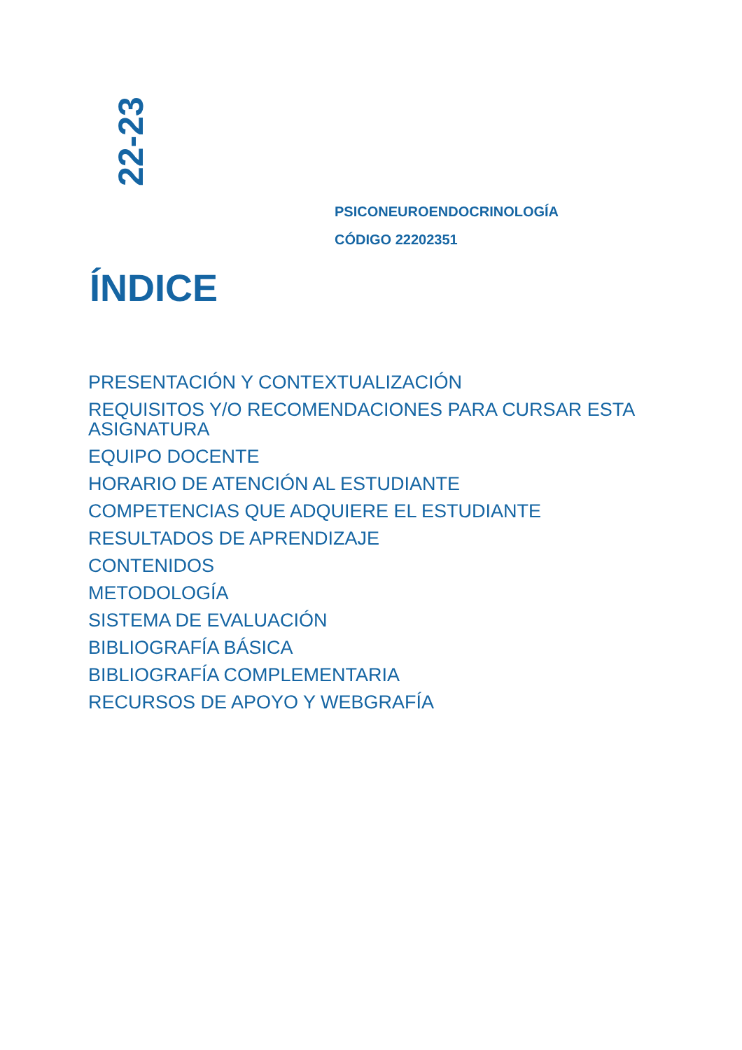22-23
PSICONEUROENDOCRINOLOGÍA
CÓDIGO 22202351
ÍNDICE
PRESENTACIÓN Y CONTEXTUALIZACIÓN
REQUISITOS Y/O RECOMENDACIONES PARA CURSAR ESTA ASIGNATURA
EQUIPO DOCENTE
HORARIO DE ATENCIÓN AL ESTUDIANTE
COMPETENCIAS QUE ADQUIERE EL ESTUDIANTE
RESULTADOS DE APRENDIZAJE
CONTENIDOS
METODOLOGÍA
SISTEMA DE EVALUACIÓN
BIBLIOGRAFÍA BÁSICA
BIBLIOGRAFÍA COMPLEMENTARIA
RECURSOS DE APOYO Y WEBGRAFÍA